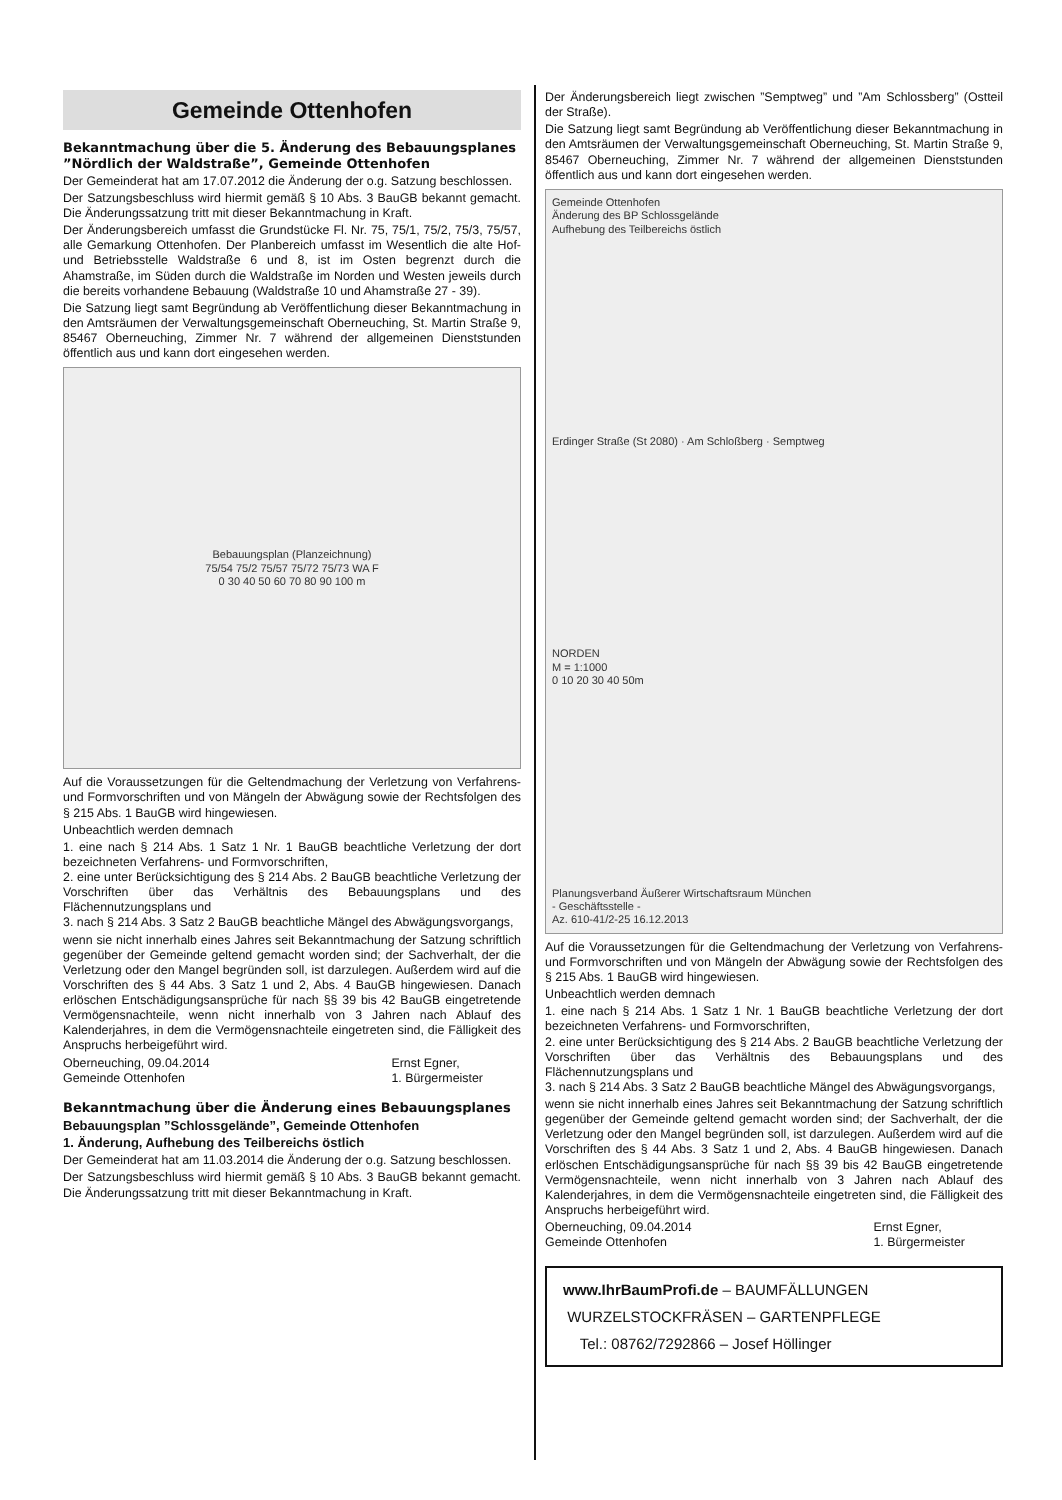Gemeinde Ottenhofen
Bekanntmachung über die 5. Änderung des Bebauungsplanes ”Nördlich der Waldstraße”, Gemeinde Ottenhofen
Der Gemeinderat hat am 17.07.2012 die Änderung der o.g. Satzung beschlossen.
Der Satzungsbeschluss wird hiermit gemäß § 10 Abs. 3 BauGB bekannt gemacht. Die Änderungssatzung tritt mit dieser Bekanntmachung in Kraft.
Der Änderungsbereich umfasst die Grundstücke Fl. Nr. 75, 75/1, 75/2, 75/3, 75/57, alle Gemarkung Ottenhofen. Der Planbereich umfasst im Wesentlich die alte Hof- und Betriebsstelle Waldstraße 6 und 8, ist im Osten begrenzt durch die Ahamstraße, im Süden durch die Waldstraße im Norden und Westen jeweils durch die bereits vorhandene Bebauung (Waldstraße 10 und Ahamstraße 27 - 39).
Die Satzung liegt samt Begründung ab Veröffentlichung dieser Bekanntmachung in den Amtsräumen der Verwaltungsgemeinschaft Oberneuching, St. Martin Straße 9, 85467 Oberneuching, Zimmer Nr. 7 während der allgemeinen Dienststunden öffentlich aus und kann dort eingesehen werden.
Bebauungsplan (Planzeichnung)
75/54 75/2 75/57 75/72 75/73 WA F
0 30 40 50 60 70 80 90 100 m
Auf die Voraussetzungen für die Geltendmachung der Verletzung von Verfahrens- und Formvorschriften und von Mängeln der Abwägung sowie der Rechtsfolgen des § 215 Abs. 1 BauGB wird hingewiesen.
Unbeachtlich werden demnach
1. eine nach § 214 Abs. 1 Satz 1 Nr. 1 BauGB beachtliche Verletzung der dort bezeichneten Verfahrens- und Formvorschriften,
2. eine unter Berücksichtigung des § 214 Abs. 2 BauGB beachtliche Verletzung der Vorschriften über das Verhältnis des Bebauungsplans und des Flächennutzungsplans und
3. nach § 214 Abs. 3 Satz 2 BauGB beachtliche Mängel des Abwägungsvorgangs,
wenn sie nicht innerhalb eines Jahres seit Bekanntmachung der Satzung schriftlich gegenüber der Gemeinde geltend gemacht worden sind; der Sachverhalt, der die Verletzung oder den Mangel begründen soll, ist darzulegen. Außerdem wird auf die Vorschriften des § 44 Abs. 3 Satz 1 und 2, Abs. 4 BauGB hingewiesen. Danach erlöschen Entschädigungsansprüche für nach §§ 39 bis 42 BauGB eingetretende Vermögensnachteile, wenn nicht innerhalb von 3 Jahren nach Ablauf des Kalenderjahres, in dem die Vermögensnachteile eingetreten sind, die Fälligkeit des Anspruchs herbeigeführt wird.
Oberneuching, 09.04.2014
Gemeinde Ottenhofen Ernst Egner,
1. Bürgermeister
Bekanntmachung über die Änderung eines Bebauungsplanes
Bebauungsplan ”Schlossgelände”, Gemeinde Ottenhofen
1. Änderung, Aufhebung des Teilbereichs östlich
Der Gemeinderat hat am 11.03.2014 die Änderung der o.g. Satzung beschlossen.
Der Satzungsbeschluss wird hiermit gemäß § 10 Abs. 3 BauGB bekannt gemacht. Die Änderungssatzung tritt mit dieser Bekanntmachung in Kraft.
Der Änderungsbereich liegt zwischen ”Semptweg” und ”Am Schlossberg” (Ostteil der Straße).
Die Satzung liegt samt Begründung ab Veröffentlichung dieser Bekanntmachung in den Amtsräumen der Verwaltungsgemeinschaft Oberneuching, St. Martin Straße 9, 85467 Oberneuching, Zimmer Nr. 7 während der allgemeinen Dienststunden öffentlich aus und kann dort eingesehen werden.
Gemeinde Ottenhofen
Änderung des BP Schlossgelände
Aufhebung des Teilbereichs östlich
Erdinger Straße (St 2080) · Am Schloßberg · Semptweg
NORDEN
M = 1:1000
0 10 20 30 40 50m
Planungsverband Äußerer Wirtschaftsraum München
- Geschäftsstelle -
Az. 610-41/2-25 16.12.2013
Auf die Voraussetzungen für die Geltendmachung der Verletzung von Verfahrens- und Formvorschriften und von Mängeln der Abwägung sowie der Rechtsfolgen des § 215 Abs. 1 BauGB wird hingewiesen.
Unbeachtlich werden demnach
1. eine nach § 214 Abs. 1 Satz 1 Nr. 1 BauGB beachtliche Verletzung der dort bezeichneten Verfahrens- und Formvorschriften,
2. eine unter Berücksichtigung des § 214 Abs. 2 BauGB beachtliche Verletzung der Vorschriften über das Verhältnis des Bebauungsplans und des Flächennutzungsplans und
3. nach § 214 Abs. 3 Satz 2 BauGB beachtliche Mängel des Abwägungsvorgangs,
wenn sie nicht innerhalb eines Jahres seit Bekanntmachung der Satzung schriftlich gegenüber der Gemeinde geltend gemacht worden sind; der Sachverhalt, der die Verletzung oder den Mangel begründen soll, ist darzulegen. Außerdem wird auf die Vorschriften des § 44 Abs. 3 Satz 1 und 2, Abs. 4 BauGB hingewiesen. Danach erlöschen Entschädigungsansprüche für nach §§ 39 bis 42 BauGB eingetretende Vermögensnachteile, wenn nicht innerhalb von 3 Jahren nach Ablauf des Kalenderjahres, in dem die Vermögensnachteile eingetreten sind, die Fälligkeit des Anspruchs herbeigeführt wird.
Oberneuching, 09.04.2014
Gemeinde Ottenhofen Ernst Egner,
1. Bürgermeister
www.IhrBaumProfi.de – BAUMFÄLLUNGEN
WURZELSTOCKFRÄSEN – GARTENPFLEGE
Tel.: 08762/7292866 – Josef Höllinger